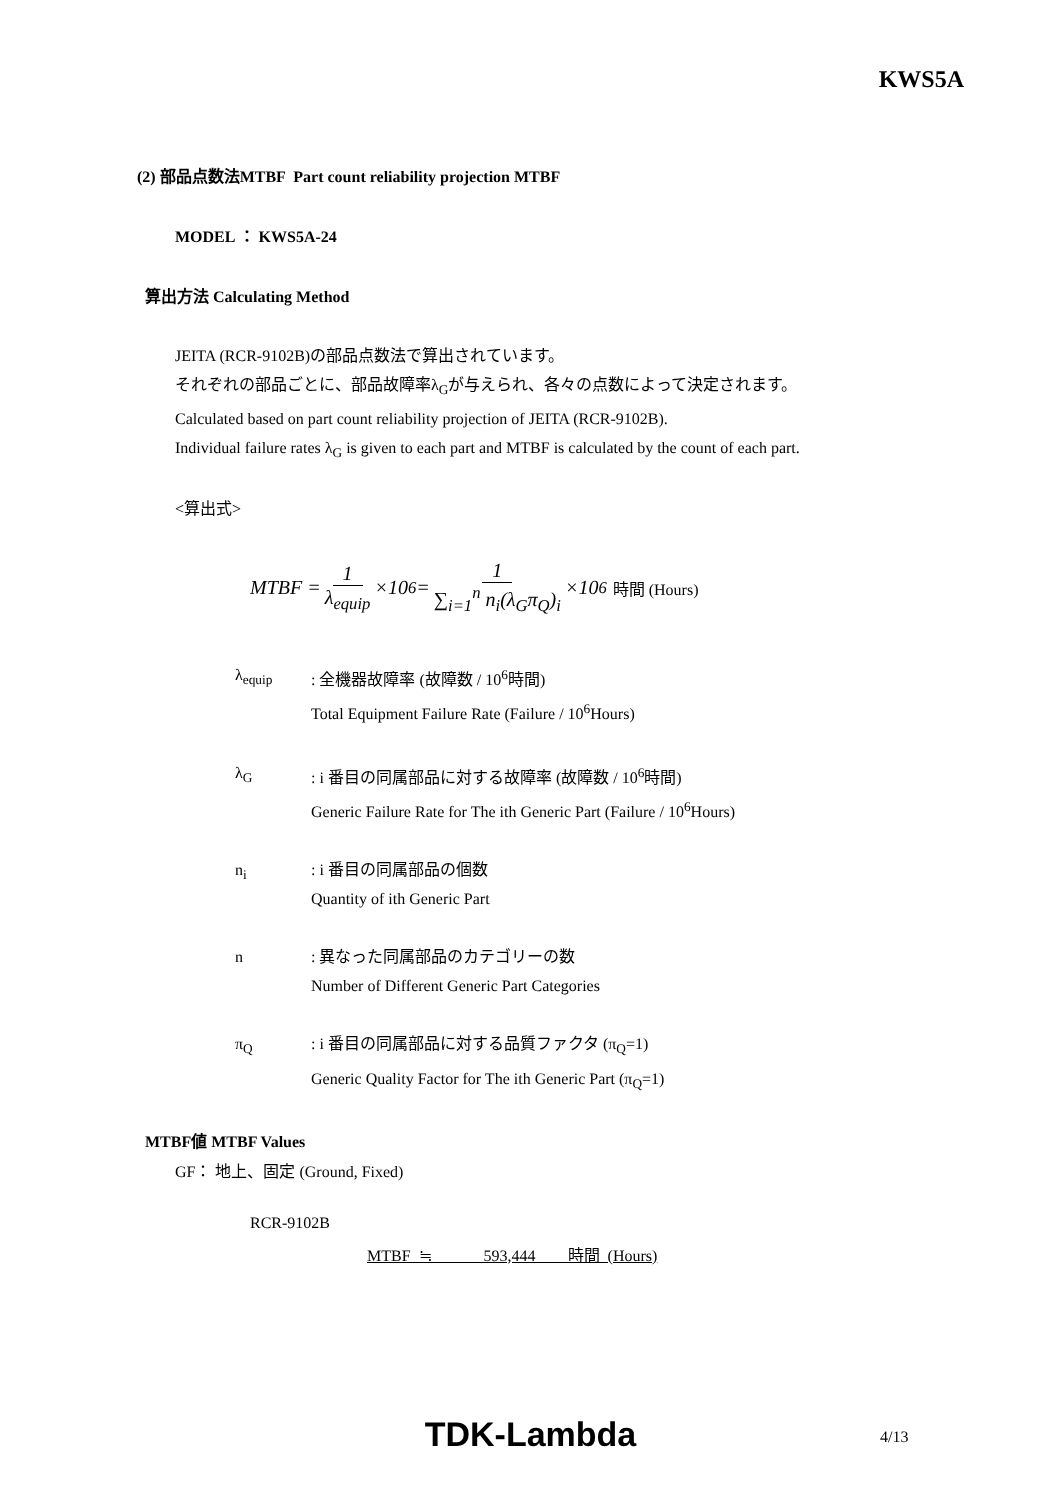KWS5A
(2) 部品点数法MTBF Part count reliability projection MTBF
MODEL ： KWS5A-24
算出方法 Calculating Method
JEITA (RCR-9102B)の部品点数法で算出されています。
それぞれの部品ごとに、部品故障率λ<sub>G</sub>が与えられ、各々の点数によって決定されます。
Calculated based on part count reliability projection of JEITA (RCR-9102B).
Individual failure rates λ<sub>G</sub> is given to each part and MTBF is calculated by the count of each part.
<算出式>
MTBF = 1 λ<sub>equip</sub> ×10<sup>6</sup> = 1 ∑<sub>i=1</sub><sup>n</sup> n<sub>i</sub>(λ<sub>G</sub>π<sub>Q</sub>)<sub>i</sub> ×10<sup>6</sup> 時間 (Hours)
λ<sub>equip</sub> : 全機器故障率 (故障数 / 10<sup>6</sup>時間)
Total Equipment Failure Rate (Failure / 10<sup>6</sup>Hours)
λ<sub>G</sub> : i 番目の同属部品に対する故障率 (故障数 / 10<sup>6</sup>時間)
Generic Failure Rate for The ith Generic Part (Failure / 10<sup>6</sup>Hours)
n<sub>i</sub> : i 番目の同属部品の個数
Quantity of ith Generic Part
n : 異なった同属部品のカテゴリーの数
Number of Different Generic Part Categories
π<sub>Q</sub> : i 番目の同属部品に対する品質ファクタ (π<sub>Q</sub>=1)
Generic Quality Factor for The ith Generic Part (π<sub>Q</sub>=1)
MTBF値 MTBF Values
GF： 地上、固定 (Ground, Fixed)
RCR-9102B
MTBF ≒ 593,444 時間 (Hours)
TDK-Lambda
4/13